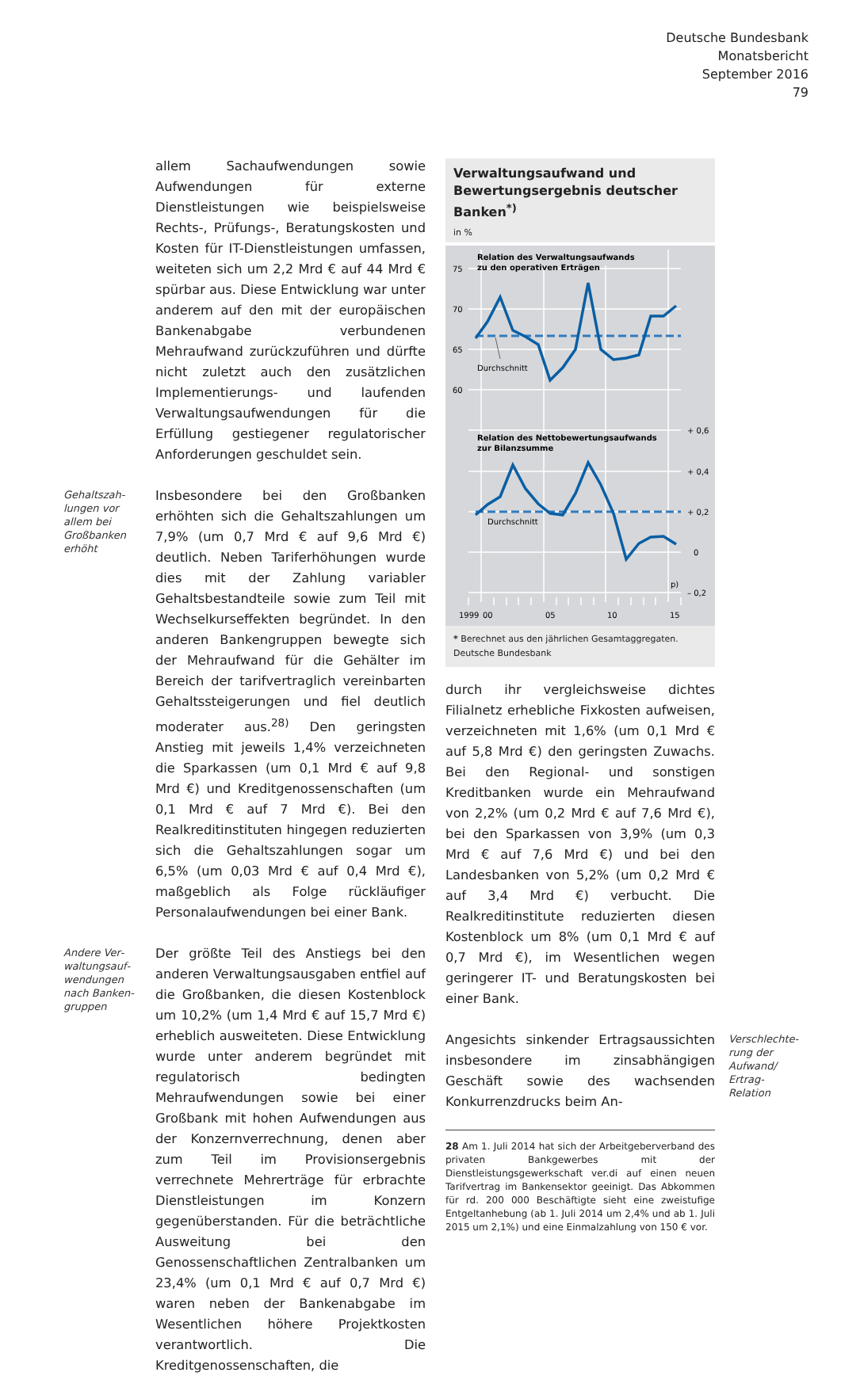Deutsche Bundesbank
Monatsbericht
September 2016
79
allem Sachaufwendungen sowie Aufwendungen für externe Dienstleistungen wie beispielsweise Rechts-, Prüfungs-, Beratungskosten und Kosten für IT-Dienstleistungen umfassen, weiteten sich um 2,2 Mrd € auf 44 Mrd € spürbar aus. Diese Entwicklung war unter anderem auf den mit der europäischen Bankenabgabe verbundenen Mehraufwand zurückzuführen und dürfte nicht zuletzt auch den zusätzlichen Implementierungs- und laufenden Verwaltungsaufwendungen für die Erfüllung gestiegener regulatorischer Anforderungen geschuldet sein.
Gehaltszah­lungen vor allem bei Großbanken erhöht
Insbesondere bei den Großbanken erhöhten sich die Gehaltszahlungen um 7,9% (um 0,7 Mrd € auf 9,6 Mrd €) deutlich. Neben Tariferhöhungen wurde dies mit der Zahlung variabler Gehaltsbestandteile sowie zum Teil mit Wechselkurseffekten begründet. In den anderen Bankengruppen bewegte sich der Mehraufwand für die Gehälter im Bereich der tarifvertraglich vereinbarten Gehaltssteigerungen und fiel deutlich moderater aus.<sup>28)</sup> Den geringsten Anstieg mit jeweils 1,4% verzeichneten die Sparkassen (um 0,1 Mrd € auf 9,8 Mrd €) und Kreditgenossenschaften (um 0,1 Mrd € auf 7 Mrd €). Bei den Realkreditinstituten hingegen reduzierten sich die Gehaltszahlungen sogar um 6,5% (um 0,03 Mrd € auf 0,4 Mrd €), maßgeblich als Folge rückläufiger Personalaufwendungen bei einer Bank.
Andere Ver­waltungsauf­wendungen nach Banken­gruppen
Der größte Teil des Anstiegs bei den anderen Verwaltungsausgaben entfiel auf die Großbanken, die diesen Kostenblock um 10,2% (um 1,4 Mrd € auf 15,7 Mrd €) erheblich ausweiteten. Diese Entwicklung wurde unter anderem begründet mit regulatorisch bedingten Mehraufwendungen sowie bei einer Großbank mit hohen Aufwendungen aus der Konzernverrechnung, denen aber zum Teil im Provisionsergebnis verrechnete Mehrerträge für erbrachte Dienstleistungen im Konzern gegenüberstanden. Für die beträchtliche Ausweitung bei den Genossenschaftlichen Zentralbanken um 23,4% (um 0,1 Mrd € auf 0,7 Mrd €) waren neben der Bankenabgabe im Wesentlichen höhere Projektkosten verantwortlich. Die Kreditgenossenschaften, die
Verwaltungsaufwand und Bewertungsergebnis deutscher Banken<sup>*)</sup>
in %
Relation des Verwaltungsaufwands
zu den operativen Erträgen
75
70
65
60
Durchschnitt
Relation des Nettobewertungsaufwands
zur Bilanzsumme
Durchschnitt
+ 0,6
+ 0,4
+ 0,2
0
– 0,2
p)
1999
00
05
10
15
* Berechnet aus den jährlichen Gesamtaggregaten.
Deutsche Bundesbank
durch ihr vergleichsweise dichtes Filialnetz erhebliche Fixkosten aufweisen, verzeichneten mit 1,6% (um 0,1 Mrd € auf 5,8 Mrd €) den geringsten Zuwachs. Bei den Regional- und sonstigen Kreditbanken wurde ein Mehraufwand von 2,2% (um 0,2 Mrd € auf 7,6 Mrd €), bei den Sparkassen von 3,9% (um 0,3 Mrd € auf 7,6 Mrd €) und bei den Landesbanken von 5,2% (um 0,2 Mrd € auf 3,4 Mrd €) verbucht. Die Realkreditinstitute reduzierten diesen Kostenblock um 8% (um 0,1 Mrd € auf 0,7 Mrd €), im Wesentlichen wegen geringerer IT- und Beratungskosten bei einer Bank.
Angesichts sinkender Ertragsaussichten insbesondere im zinsabhängigen Geschäft sowie des wachsenden Konkurrenzdrucks beim An-
Verschlechte­rung der Aufwand/ Ertrag-Relation
28 Am 1. Juli 2014 hat sich der Arbeitgeberverband des privaten Bankgewerbes mit der Dienstleistungsgewerkschaft ver.di auf einen neuen Tarifvertrag im Bankensektor geeinigt. Das Abkommen für rd. 200 000 Beschäftigte sieht eine zweistufige Entgeltanhebung (ab 1. Juli 2014 um 2,4% und ab 1. Juli 2015 um 2,1%) und eine Einmalzahlung von 150 € vor.